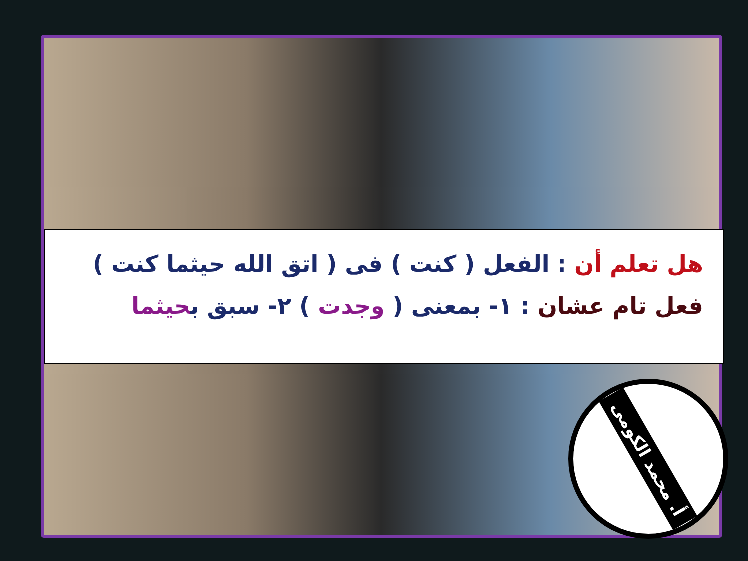هل تعلم أن : الفعل ( كنت ) فى ( اتق الله حيثما كنت )
فعل تام عشان : ١- بمعنى ( وجدت ) ٢- سبق بحيثما
أ. محمد الكومى